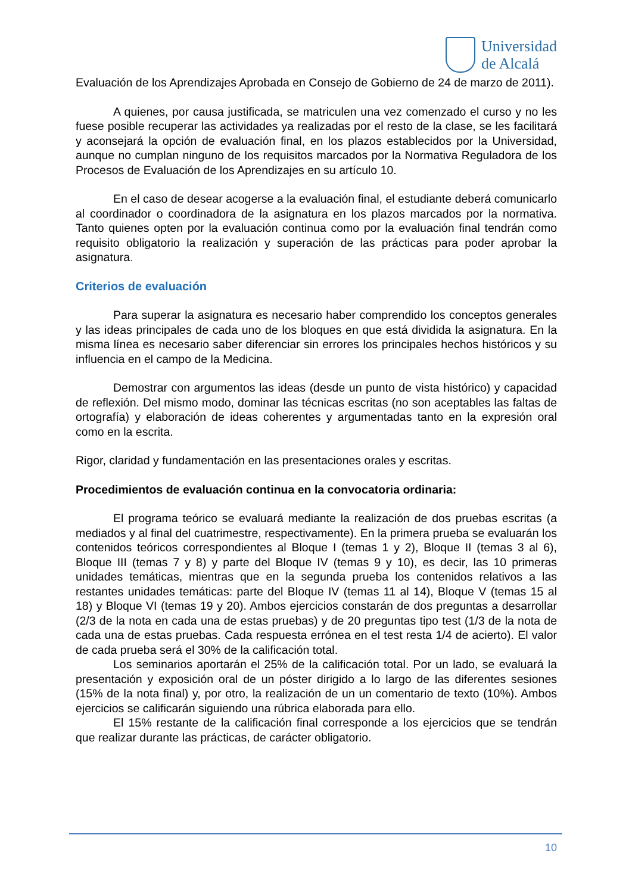Universidad
de Alcalá
Evaluación de los Aprendizajes Aprobada en Consejo de Gobierno de 24 de marzo de 2011).
A quienes, por causa justificada, se matriculen una vez comenzado el curso y no les fuese posible recuperar las actividades ya realizadas por el resto de la clase, se les facilitará y aconsejará la opción de evaluación final, en los plazos establecidos por la Universidad, aunque no cumplan ninguno de los requisitos marcados por la Normativa Reguladora de los Procesos de Evaluación de los Aprendizajes en su artículo 10.
En el caso de desear acogerse a la evaluación final, el estudiante deberá comunicarlo al coordinador o coordinadora de la asignatura en los plazos marcados por la normativa. Tanto quienes opten por la evaluación continua como por la evaluación final tendrán como requisito obligatorio la realización y superación de las prácticas para poder aprobar la asignatura.
Criterios de evaluación
Para superar la asignatura es necesario haber comprendido los conceptos generales y las ideas principales de cada uno de los bloques en que está dividida la asignatura. En la misma línea es necesario saber diferenciar sin errores los principales hechos históricos y su influencia en el campo de la Medicina.
Demostrar con argumentos las ideas (desde un punto de vista histórico) y capacidad de reflexión. Del mismo modo, dominar las técnicas escritas (no son aceptables las faltas de ortografía) y elaboración de ideas coherentes y argumentadas tanto en la expresión oral como en la escrita.
Rigor, claridad y fundamentación en las presentaciones orales y escritas.
Procedimientos de evaluación continua en la convocatoria ordinaria:
El programa teórico se evaluará mediante la realización de dos pruebas escritas (a mediados y al final del cuatrimestre, respectivamente). En la primera prueba se evaluarán los contenidos teóricos correspondientes al Bloque I (temas 1 y 2), Bloque II (temas 3 al 6), Bloque III (temas 7 y 8) y parte del Bloque IV (temas 9 y 10), es decir, las 10 primeras unidades temáticas, mientras que en la segunda prueba los contenidos relativos a las restantes unidades temáticas: parte del Bloque IV (temas 11 al 14), Bloque V (temas 15 al 18) y Bloque VI (temas 19 y 20). Ambos ejercicios constarán de dos preguntas a desarrollar (2/3 de la nota en cada una de estas pruebas) y de 20 preguntas tipo test (1/3 de la nota de cada una de estas pruebas. Cada respuesta errónea en el test resta 1/4 de acierto). El valor de cada prueba será el 30% de la calificación total.
Los seminarios aportarán el 25% de la calificación total. Por un lado, se evaluará la presentación y exposición oral de un póster dirigido a lo largo de las diferentes sesiones (15% de la nota final) y, por otro, la realización de un un comentario de texto (10%). Ambos ejercicios se calificarán siguiendo una rúbrica elaborada para ello.
El 15% restante de la calificación final corresponde a los ejercicios que se tendrán que realizar durante las prácticas, de carácter obligatorio.
10